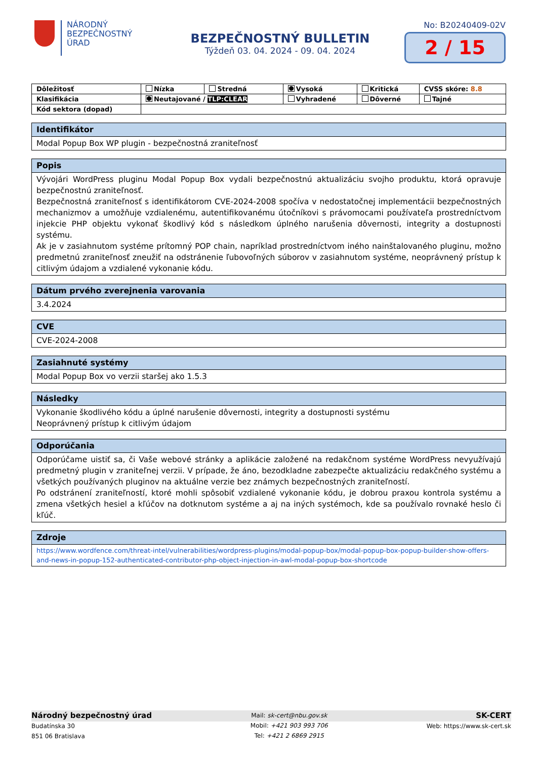NÁRODNÝ
BEZPEČNOSTNÝ
ÚRAD
BEZPEČNOSTNÝ BULLETIN
Týždeň 03. 04. 2024 - 09. 04. 2024
No: B20240409-02V
2 / 15
| Dôležitosť | Nízka | Stredná | Vysoká | Kritická | CVSS skóre: 8.8 |
| Klasifikácia | Neutajované / TLP:CLEAR | | Vyhradené | Dôverné | Tajné |
| Kód sektora (dopad) | | | | | |
| Identifikátor |
| Modal Popup Box WP plugin - bezpečnostná zraniteľnosť |
| Popis |
| Vývojári WordPress pluginu Modal Popup Box vydali bezpečnostnú aktualizáciu svojho produktu, ktorá opravuje bezpečnostnú zraniteľnosť. Bezpečnostná zraniteľnosť s identifikátorom CVE-2024-2008 spočíva v nedostatočnej implementácii bezpečnostných mechanizmov a umožňuje vzdialenému, autentifikovanému útočníkovi s právomocami používateľa prostredníctvom injekcie PHP objektu vykonať škodlivý kód s následkom úplného narušenia dôvernosti, integrity a dostupnosti systému. Ak je v zasiahnutom systéme prítomný POP chain, napríklad prostredníctvom iného nainštalovaného pluginu, možno predmetnú zraniteľnosť zneužiť na odstránenie ľubovoľných súborov v zasiahnutom systéme, neoprávnený prístup k citlivým údajom a vzdialené vykonanie kódu. |
| Dátum prvého zverejnenia varovania |
| 3.4.2024 |
| CVE |
| CVE-2024-2008 |
| Zasiahnuté systémy |
| Modal Popup Box vo verzii staršej ako 1.5.3 |
| Následky |
| Vykonanie škodlivého kódu a úplné narušenie dôvernosti, integrity a dostupnosti systému Neoprávnený prístup k citlivým údajom |
| Odporúčania |
| Odporúčame uistiť sa, či Vaše webové stránky a aplikácie založené na redakčnom systéme WordPress nevyužívajú predmetný plugin v zraniteľnej verzii. V prípade, že áno, bezodkladne zabezpečte aktualizáciu redakčného systému a všetkých používaných pluginov na aktuálne verzie bez známych bezpečnostných zraniteľností. Po odstránení zraniteľností, ktoré mohli spôsobiť vzdialené vykonanie kódu, je dobrou praxou kontrola systému a zmena všetkých hesiel a kľúčov na dotknutom systéme a aj na iných systémoch, kde sa používalo rovnaké heslo či kľúč. |
| Zdroje |
| https://www.wordfence.com/threat-intel/vulnerabilities/wordpress-plugins/modal-popup-box/modal-popup-box-popup-builder-show-offers-and-news-in-popup-152-authenticated-contributor-php-object-injection-in-awl-modal-popup-box-shortcode |
Národný bezpečnostný úrad
Budatínska 30
851 06 Bratislava
Mail: sk-cert@nbu.gov.sk
Mobil: +421 903 993 706
Tel: +421 2 6869 2915
SK-CERT
Web: https://www.sk-cert.sk